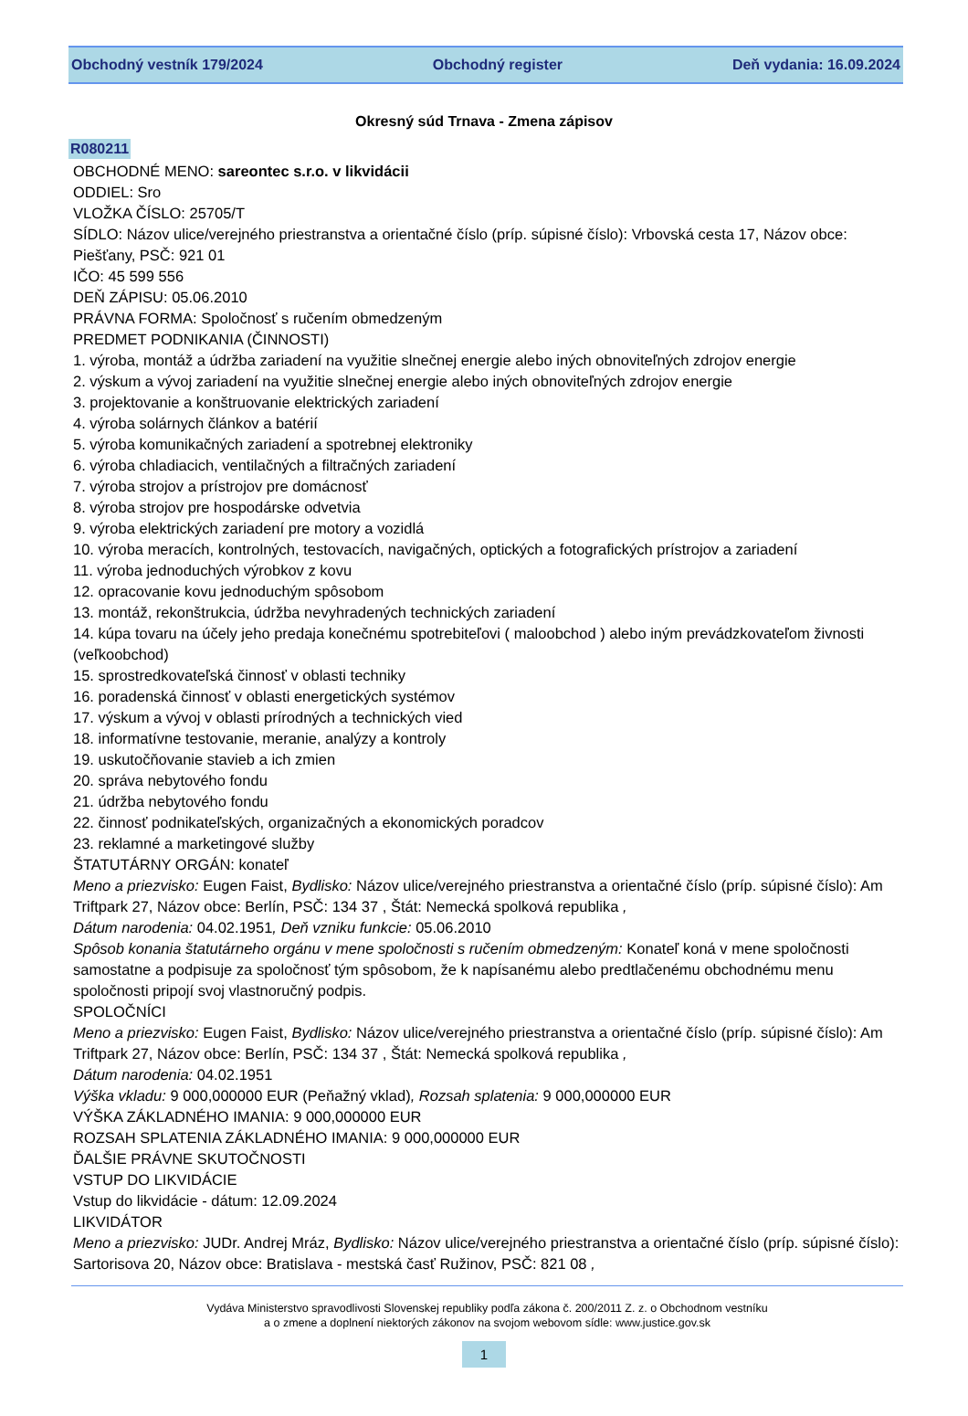Obchodný vestník 179/2024 Obchodný register Deň vydania: 16.09.2024
Okresný súd Trnava - Zmena zápisov
R080211
OBCHODNÉ MENO: sareontec s.r.o. v likvidácii
ODDIEL: Sro
VLOŽKA ČÍSLO: 25705/T
SÍDLO: Názov ulice/verejného priestranstva a orientačné číslo (príp. súpisné číslo): Vrbovská cesta 17, Názov obce: Piešťany, PSČ: 921 01
IČO: 45 599 556
DEŇ ZÁPISU: 05.06.2010
PRÁVNA FORMA: Spoločnosť s ručením obmedzeným
PREDMET PODNIKANIA (ČINNOSTI)
1. výroba, montáž a údržba zariadení na využitie slnečnej energie alebo iných obnoviteľných zdrojov energie
2. výskum a vývoj zariadení na využitie slnečnej energie alebo iných obnoviteľných zdrojov energie
3. projektovanie a konštruovanie elektrických zariadení
4. výroba solárnych článkov a batérií
5. výroba komunikačných zariadení a spotrebnej elektroniky
6. výroba chladiacich, ventilačných a filtračných zariadení
7. výroba strojov a prístrojov pre domácnosť
8. výroba strojov pre hospodárske odvetvia
9. výroba elektrických zariadení pre motory a vozidlá
10. výroba meracích, kontrolných, testovacích, navigačných, optických a fotografických prístrojov a zariadení
11. výroba jednoduchých výrobkov z kovu
12. opracovanie kovu jednoduchým spôsobom
13. montáž, rekonštrukcia, údržba nevyhradených technických zariadení
14. kúpa tovaru na účely jeho predaja konečnému spotrebiteľovi ( maloobchod ) alebo iným prevádzkovateľom živnosti (veľkoobchod)
15. sprostredkovateľská činnosť v oblasti techniky
16. poradenská činnosť v oblasti energetických systémov
17. výskum a vývoj v oblasti prírodných a technických vied
18. informatívne testovanie, meranie, analýzy a kontroly
19. uskutočňovanie stavieb a ich zmien
20. správa nebytového fondu
21. údržba nebytového fondu
22. činnosť podnikateľských, organizačných a ekonomických poradcov
23. reklamné a marketingové služby
ŠTATUTÁRNY ORGÁN: konateľ
Meno a priezvisko: Eugen Faist, Bydlisko: Názov ulice/verejného priestranstva a orientačné číslo (príp. súpisné číslo): Am Triftpark 27, Názov obce: Berlín, PSČ: 134 37 , Štát: Nemecká spolková republika ,
Dátum narodenia: 04.02.1951, Deň vzniku funkcie: 05.06.2010
Spôsob konania štatutárneho orgánu v mene spoločnosti s ručením obmedzeným: Konateľ koná v mene spoločnosti samostatne a podpisuje za spoločnosť tým spôsobom, že k napísanému alebo predtlačenému obchodnému menu spoločnosti pripojí svoj vlastnoručný podpis.
SPOLOČNÍCI
Meno a priezvisko: Eugen Faist, Bydlisko: Názov ulice/verejného priestranstva a orientačné číslo (príp. súpisné číslo): Am Triftpark 27, Názov obce: Berlín, PSČ: 134 37 , Štát: Nemecká spolková republika ,
Dátum narodenia: 04.02.1951
Výška vkladu: 9 000,000000 EUR (Peňažný vklad), Rozsah splatenia: 9 000,000000 EUR
VÝŠKA ZÁKLADNÉHO IMANIA: 9 000,000000 EUR
ROZSAH SPLATENIA ZÁKLADNÉHO IMANIA: 9 000,000000 EUR
ĎALŠIE PRÁVNE SKUTOČNOSTI
VSTUP DO LIKVIDÁCIE
Vstup do likvidácie - dátum: 12.09.2024
LIKVIDÁTOR
Meno a priezvisko: JUDr. Andrej Mráz, Bydlisko: Názov ulice/verejného priestranstva a orientačné číslo (príp. súpisné číslo): Sartorisova 20, Názov obce: Bratislava - mestská časť Ružinov, PSČ: 821 08 ,
Vydáva Ministerstvo spravodlivosti Slovenskej republiky podľa zákona č. 200/2011 Z. z. o Obchodnom vestníku
a o zmene a doplnení niektorých zákonov na svojom webovom sídle: www.justice.gov.sk
1